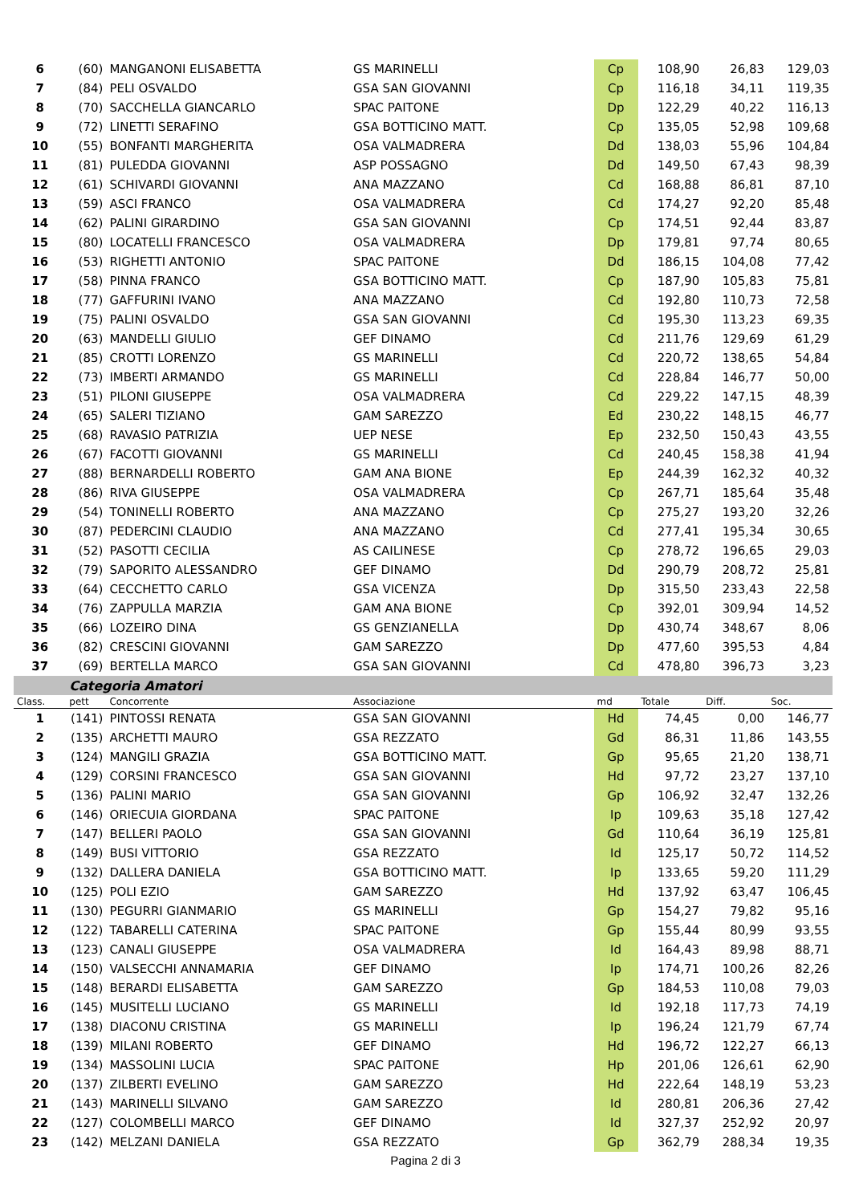| 6 | (60) | MANGANONI ELISABETTA | GS MARINELLI | Cp | 108,90 | 26,83 | 129,03 |
| 7 | (84) | PELI OSVALDO | GSA SAN GIOVANNI | Cp | 116,18 | 34,11 | 119,35 |
| 8 | (70) | SACCHELLA GIANCARLO | SPAC PAITONE | Dp | 122,29 | 40,22 | 116,13 |
| 9 | (72) | LINETTI SERAFINO | GSA BOTTICINO MATT. | Cp | 135,05 | 52,98 | 109,68 |
| 10 | (55) | BONFANTI MARGHERITA | OSA VALMADRERA | Dd | 138,03 | 55,96 | 104,84 |
| 11 | (81) | PULEDDA GIOVANNI | ASP POSSAGNO | Dd | 149,50 | 67,43 | 98,39 |
| 12 | (61) | SCHIVARDI GIOVANNI | ANA MAZZANO | Cd | 168,88 | 86,81 | 87,10 |
| 13 | (59) | ASCI FRANCO | OSA VALMADRERA | Cd | 174,27 | 92,20 | 85,48 |
| 14 | (62) | PALINI GIRARDINO | GSA SAN GIOVANNI | Cp | 174,51 | 92,44 | 83,87 |
| 15 | (80) | LOCATELLI FRANCESCO | OSA VALMADRERA | Dp | 179,81 | 97,74 | 80,65 |
| 16 | (53) | RIGHETTI ANTONIO | SPAC PAITONE | Dd | 186,15 | 104,08 | 77,42 |
| 17 | (58) | PINNA FRANCO | GSA BOTTICINO MATT. | Cp | 187,90 | 105,83 | 75,81 |
| 18 | (77) | GAFFURINI IVANO | ANA MAZZANO | Cd | 192,80 | 110,73 | 72,58 |
| 19 | (75) | PALINI OSVALDO | GSA SAN GIOVANNI | Cd | 195,30 | 113,23 | 69,35 |
| 20 | (63) | MANDELLI GIULIO | GEF DINAMO | Cd | 211,76 | 129,69 | 61,29 |
| 21 | (85) | CROTTI LORENZO | GS MARINELLI | Cd | 220,72 | 138,65 | 54,84 |
| 22 | (73) | IMBERTI ARMANDO | GS MARINELLI | Cd | 228,84 | 146,77 | 50,00 |
| 23 | (51) | PILONI GIUSEPPE | OSA VALMADRERA | Cd | 229,22 | 147,15 | 48,39 |
| 24 | (65) | SALERI TIZIANO | GAM SAREZZO | Ed | 230,22 | 148,15 | 46,77 |
| 25 | (68) | RAVASIO PATRIZIA | UEP NESE | Ep | 232,50 | 150,43 | 43,55 |
| 26 | (67) | FACOTTI GIOVANNI | GS MARINELLI | Cd | 240,45 | 158,38 | 41,94 |
| 27 | (88) | BERNARDELLI ROBERTO | GAM ANA BIONE | Ep | 244,39 | 162,32 | 40,32 |
| 28 | (86) | RIVA GIUSEPPE | OSA VALMADRERA | Cp | 267,71 | 185,64 | 35,48 |
| 29 | (54) | TONINELLI ROBERTO | ANA MAZZANO | Cp | 275,27 | 193,20 | 32,26 |
| 30 | (87) | PEDERCINI CLAUDIO | ANA MAZZANO | Cd | 277,41 | 195,34 | 30,65 |
| 31 | (52) | PASOTTI CECILIA | AS CAILINESE | Cp | 278,72 | 196,65 | 29,03 |
| 32 | (79) | SAPORITO ALESSANDRO | GEF DINAMO | Dd | 290,79 | 208,72 | 25,81 |
| 33 | (64) | CECCHETTO CARLO | GSA VICENZA | Dp | 315,50 | 233,43 | 22,58 |
| 34 | (76) | ZAPPULLA MARZIA | GAM ANA BIONE | Cp | 392,01 | 309,94 | 14,52 |
| 35 | (66) | LOZEIRO DINA | GS GENZIANELLA | Dp | 430,74 | 348,67 | 8,06 |
| 36 | (82) | CRESCINI GIOVANNI | GAM SAREZZO | Dp | 477,60 | 395,53 | 4,84 |
| 37 | (69) | BERTELLA MARCO | GSA SAN GIOVANNI | Cd | 478,80 | 396,73 | 3,23 |
| | Categoria Amatori | | | | | | |
| Class. | pett | Concorrente | Associazione | md | Totale | Diff. | Soc. |
| 1 | (141) | PINTOSSI RENATA | GSA SAN GIOVANNI | Hd | 74,45 | 0,00 | 146,77 |
| 2 | (135) | ARCHETTI MAURO | GSA REZZATO | Gd | 86,31 | 11,86 | 143,55 |
| 3 | (124) | MANGILI GRAZIA | GSA BOTTICINO MATT. | Gp | 95,65 | 21,20 | 138,71 |
| 4 | (129) | CORSINI FRANCESCO | GSA SAN GIOVANNI | Hd | 97,72 | 23,27 | 137,10 |
| 5 | (136) | PALINI MARIO | GSA SAN GIOVANNI | Gp | 106,92 | 32,47 | 132,26 |
| 6 | (146) | ORIECUIA GIORDANA | SPAC PAITONE | Ip | 109,63 | 35,18 | 127,42 |
| 7 | (147) | BELLERI PAOLO | GSA SAN GIOVANNI | Gd | 110,64 | 36,19 | 125,81 |
| 8 | (149) | BUSI VITTORIO | GSA REZZATO | Id | 125,17 | 50,72 | 114,52 |
| 9 | (132) | DALLERA DANIELA | GSA BOTTICINO MATT. | Ip | 133,65 | 59,20 | 111,29 |
| 10 | (125) | POLI EZIO | GAM SAREZZO | Hd | 137,92 | 63,47 | 106,45 |
| 11 | (130) | PEGURRI GIANMARIO | GS MARINELLI | Gp | 154,27 | 79,82 | 95,16 |
| 12 | (122) | TABARELLI CATERINA | SPAC PAITONE | Gp | 155,44 | 80,99 | 93,55 |
| 13 | (123) | CANALI GIUSEPPE | OSA VALMADRERA | Id | 164,43 | 89,98 | 88,71 |
| 14 | (150) | VALSECCHI ANNAMARIA | GEF DINAMO | Ip | 174,71 | 100,26 | 82,26 |
| 15 | (148) | BERARDI ELISABETTA | GAM SAREZZO | Gp | 184,53 | 110,08 | 79,03 |
| 16 | (145) | MUSITELLI LUCIANO | GS MARINELLI | Id | 192,18 | 117,73 | 74,19 |
| 17 | (138) | DIACONU CRISTINA | GS MARINELLI | Ip | 196,24 | 121,79 | 67,74 |
| 18 | (139) | MILANI ROBERTO | GEF DINAMO | Hd | 196,72 | 122,27 | 66,13 |
| 19 | (134) | MASSOLINI LUCIA | SPAC PAITONE | Hp | 201,06 | 126,61 | 62,90 |
| 20 | (137) | ZILBERTI EVELINO | GAM SAREZZO | Hd | 222,64 | 148,19 | 53,23 |
| 21 | (143) | MARINELLI SILVANO | GAM SAREZZO | Id | 280,81 | 206,36 | 27,42 |
| 22 | (127) | COLOMBELLI MARCO | GEF DINAMO | Id | 327,37 | 252,92 | 20,97 |
| 23 | (142) | MELZANI DANIELA | GSA REZZATO | Gp | 362,79 | 288,34 | 19,35 |
Pagina 2 di 3